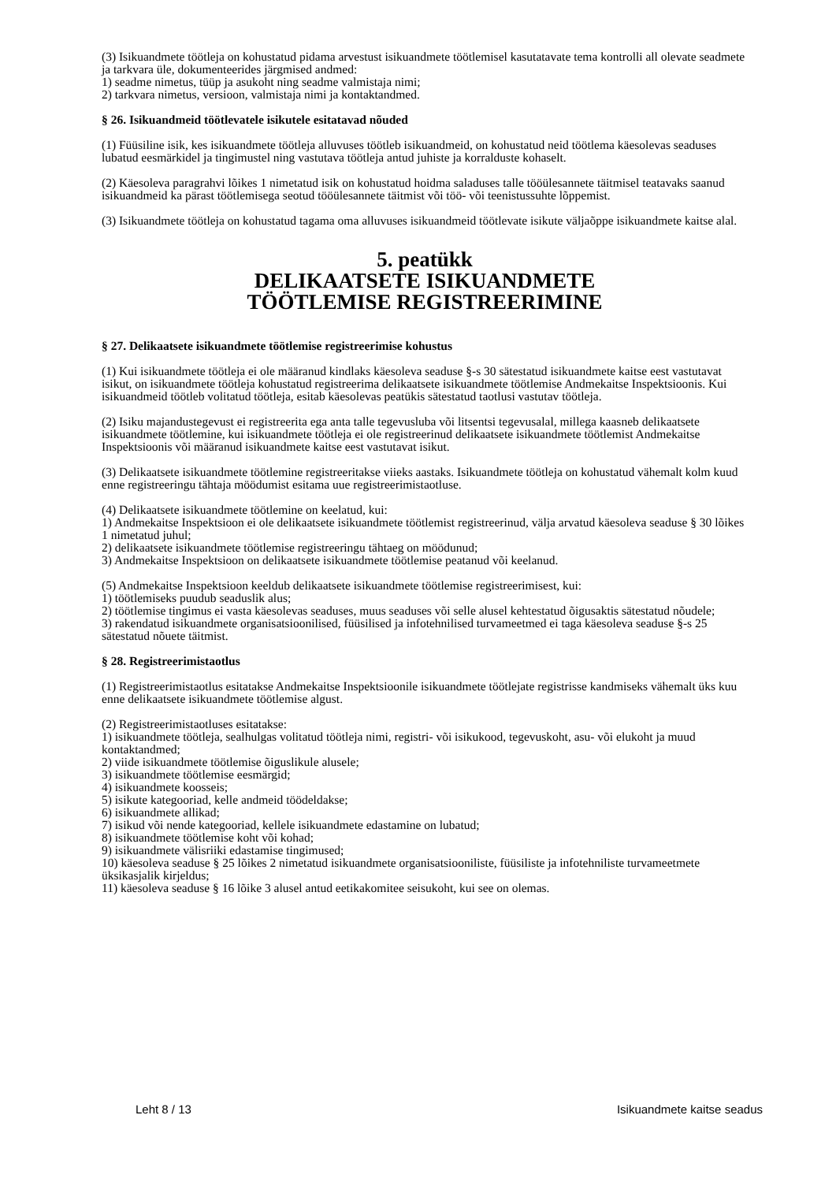(3) Isikuandmete töötleja on kohustatud pidama arvestust isikuandmete töötlemisel kasutatavate tema kontrolli all olevate seadmete ja tarkvara üle, dokumenteerides järgmised andmed:
1) seadme nimetus, tüüp ja asukoht ning seadme valmistaja nimi;
2) tarkvara nimetus, versioon, valmistaja nimi ja kontaktandmed.
§ 26. Isikuandmeid töötlevatele isikutele esitatavad nõuded
(1) Füüsiline isik, kes isikuandmete töötleja alluvuses töötleb isikuandmeid, on kohustatud neid töötlema käesolevas seaduses lubatud eesmärkidel ja tingimustel ning vastutava töötleja antud juhiste ja korralduste kohaselt.
(2) Käesoleva paragrahvi lõikes 1 nimetatud isik on kohustatud hoidma saladuses talle tööülesannete täitmisel teatavaks saanud isikuandmeid ka pärast töötlemisega seotud tööülesannete täitmist või töö- või teenistussuhte lõppemist.
(3) Isikuandmete töötleja on kohustatud tagama oma alluvuses isikuandmeid töötlevate isikute väljaõppe isikuandmete kaitse alal.
5. peatükk
DELIKAATSETE ISIKUANDMETE
TÖÖTLEMISE REGISTREERIMINE
§ 27. Delikaatsete isikuandmete töötlemise registreerimise kohustus
(1) Kui isikuandmete töötleja ei ole määranud kindlaks käesoleva seaduse §-s 30 sätestatud isikuandmete kaitse eest vastutavat isikut, on isikuandmete töötleja kohustatud registreerima delikaatsete isikuandmete töötlemise Andmekaitse Inspektsioonis. Kui isikuandmeid töötleb volitatud töötleja, esitab käesolevas peatükis sätestatud taotlusi vastutav töötleja.
(2) Isiku majandustegevust ei registreerita ega anta talle tegevusluba või litsentsi tegevusalal, millega kaasneb delikaatsete isikuandmete töötlemine, kui isikuandmete töötleja ei ole registreerinud delikaatsete isikuandmete töötlemist Andmekaitse Inspektsioonis või määranud isikuandmete kaitse eest vastutavat isikut.
(3) Delikaatsete isikuandmete töötlemine registreeritakse viieks aastaks. Isikuandmete töötleja on kohustatud vähemalt kolm kuud enne registreeringu tähtaja möödumist esitama uue registreerimistaotluse.
(4) Delikaatsete isikuandmete töötlemine on keelatud, kui:
1) Andmekaitse Inspektsioon ei ole delikaatsete isikuandmete töötlemist registreerinud, välja arvatud käesoleva seaduse § 30 lõikes 1 nimetatud juhul;
2) delikaatsete isikuandmete töötlemise registreeringu tähtaeg on möödunud;
3) Andmekaitse Inspektsioon on delikaatsete isikuandmete töötlemise peatanud või keelanud.
(5) Andmekaitse Inspektsioon keeldub delikaatsete isikuandmete töötlemise registreerimisest, kui:
1) töötlemiseks puudub seaduslik alus;
2) töötlemise tingimus ei vasta käesolevas seaduses, muus seaduses või selle alusel kehtestatud õigusaktis sätestatud nõudele;
3) rakendatud isikuandmete organisatsioonilised, füüsilised ja infotehnilised turvameetmed ei taga käesoleva seaduse §-s 25 sätestatud nõuete täitmist.
§ 28. Registreerimistaotlus
(1) Registreerimistaotlus esitatakse Andmekaitse Inspektsioonile isikuandmete töötlejate registrisse kandmiseks vähemalt üks kuu enne delikaatsete isikuandmete töötlemise algust.
(2) Registreerimistaotluses esitatakse:
1) isikuandmete töötleja, sealhulgas volitatud töötleja nimi, registri- või isikukood, tegevuskoht, asu- või elukoht ja muud kontaktandmed;
2) viide isikuandmete töötlemise õiguslikule alusele;
3) isikuandmete töötlemise eesmärgid;
4) isikuandmete koosseis;
5) isikute kategooriad, kelle andmeid töödeldakse;
6) isikuandmete allikad;
7) isikud või nende kategooriad, kellele isikuandmete edastamine on lubatud;
8) isikuandmete töötlemise koht või kohad;
9) isikuandmete välisriiki edastamise tingimused;
10) käesoleva seaduse § 25 lõikes 2 nimetatud isikuandmete organisatsiooniliste, füüsiliste ja infotehniliste turvameetmete üksikasjalik kirjeldus;
11) käesoleva seaduse § 16 lõike 3 alusel antud eetikakomitee seisukoht, kui see on olemas.
Leht 8 / 13 Isikuandmete kaitse seadus